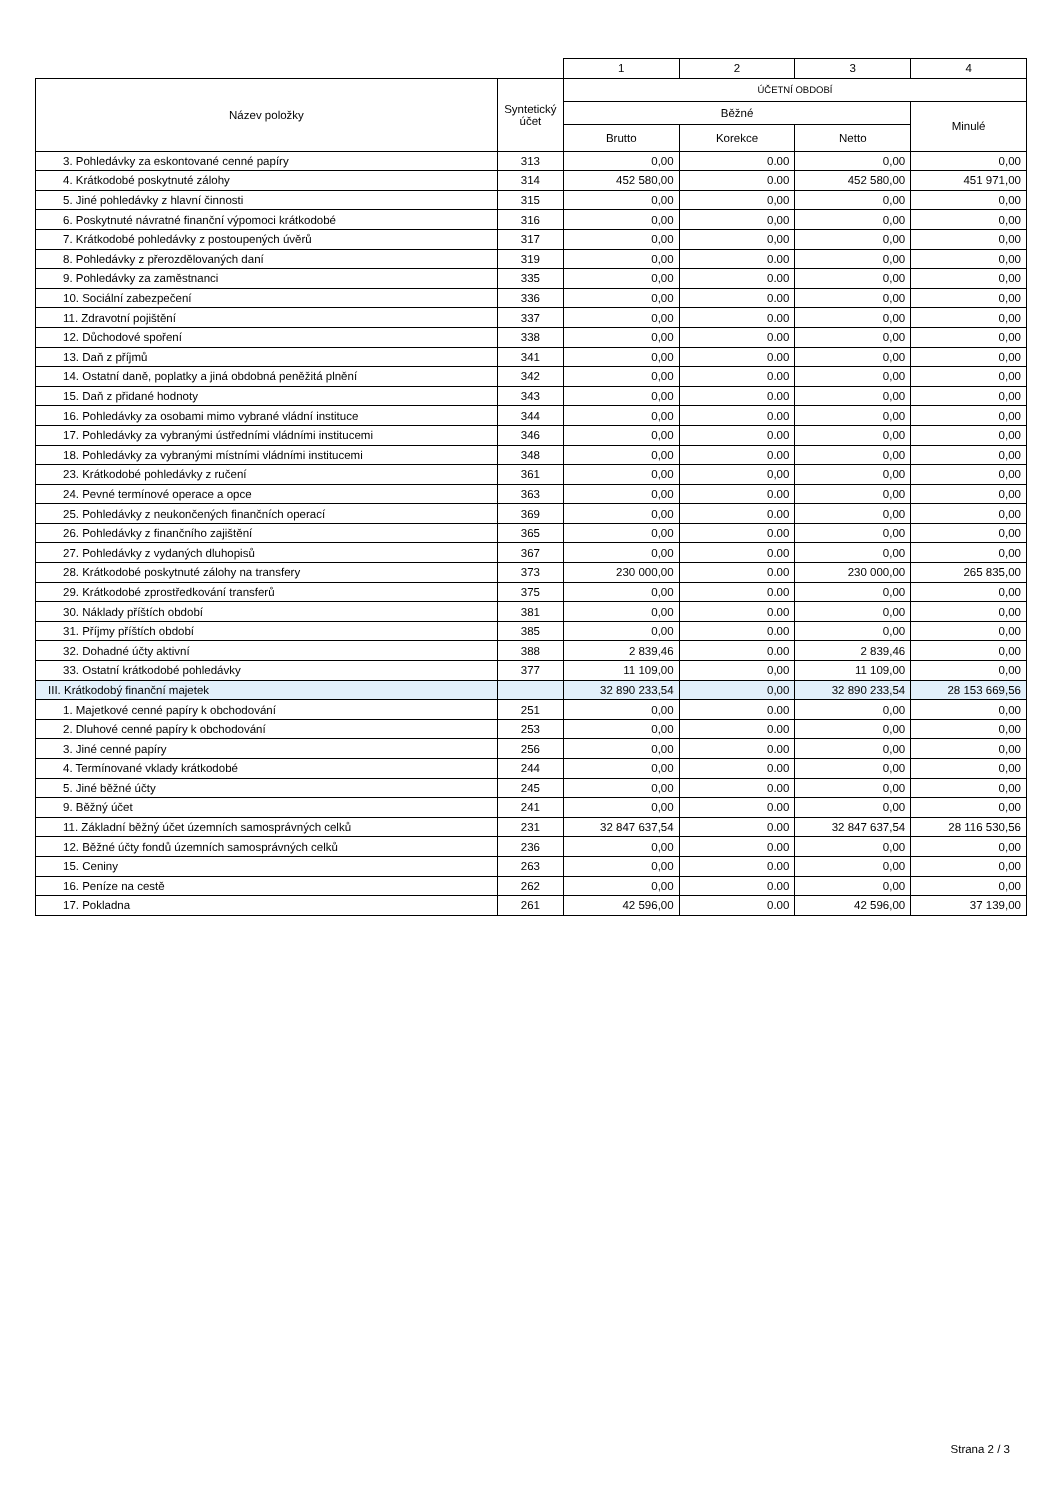| | | 1 | 2 | 3 | 4 |
| Název položky | Syntetický účet | ÚČETNÍ OBDOBÍ | | | |
| | | Běžné | | | Minulé |
| | | Brutto | Korekce | Netto | |
| 3. Pohledávky za eskontované cenné papíry | 313 | 0,00 | 0.00 | 0,00 | 0,00 |
| 4. Krátkodobé poskytnuté zálohy | 314 | 452 580,00 | 0.00 | 452 580,00 | 451 971,00 |
| 5. Jiné pohledávky z hlavní činnosti | 315 | 0,00 | 0,00 | 0,00 | 0,00 |
| 6. Poskytnuté návratné finanční výpomoci krátkodobé | 316 | 0,00 | 0,00 | 0,00 | 0,00 |
| 7. Krátkodobé pohledávky z postoupených úvěrů | 317 | 0,00 | 0,00 | 0,00 | 0,00 |
| 8. Pohledávky z přerozdělovaných daní | 319 | 0,00 | 0.00 | 0,00 | 0,00 |
| 9. Pohledávky za zaměstnanci | 335 | 0,00 | 0.00 | 0,00 | 0,00 |
| 10. Sociální zabezpečení | 336 | 0,00 | 0.00 | 0,00 | 0,00 |
| 11. Zdravotní pojištění | 337 | 0,00 | 0.00 | 0,00 | 0,00 |
| 12. Důchodové spoření | 338 | 0,00 | 0.00 | 0,00 | 0,00 |
| 13. Daň z příjmů | 341 | 0,00 | 0.00 | 0,00 | 0,00 |
| 14. Ostatní daně, poplatky a jiná obdobná peněžitá plnění | 342 | 0,00 | 0.00 | 0,00 | 0,00 |
| 15. Daň z přidané hodnoty | 343 | 0,00 | 0.00 | 0,00 | 0,00 |
| 16. Pohledávky za osobami mimo vybrané vládní instituce | 344 | 0,00 | 0.00 | 0,00 | 0,00 |
| 17. Pohledávky za vybranými ústředními vládními institucemi | 346 | 0,00 | 0.00 | 0,00 | 0,00 |
| 18. Pohledávky za vybranými místními vládními institucemi | 348 | 0,00 | 0.00 | 0,00 | 0,00 |
| 23. Krátkodobé pohledávky z ručení | 361 | 0,00 | 0,00 | 0,00 | 0,00 |
| 24. Pevné termínové operace a opce | 363 | 0,00 | 0.00 | 0,00 | 0,00 |
| 25. Pohledávky z neukončených finančních operací | 369 | 0,00 | 0.00 | 0,00 | 0,00 |
| 26. Pohledávky z finančního zajištění | 365 | 0,00 | 0.00 | 0,00 | 0,00 |
| 27. Pohledávky z vydaných dluhopisů | 367 | 0,00 | 0.00 | 0,00 | 0,00 |
| 28. Krátkodobé poskytnuté zálohy na transfery | 373 | 230 000,00 | 0.00 | 230 000,00 | 265 835,00 |
| 29. Krátkodobé zprostředkování transferů | 375 | 0,00 | 0.00 | 0,00 | 0,00 |
| 30. Náklady příštích období | 381 | 0,00 | 0.00 | 0,00 | 0,00 |
| 31. Příjmy příštích období | 385 | 0,00 | 0.00 | 0,00 | 0,00 |
| 32. Dohadné účty aktivní | 388 | 2 839,46 | 0.00 | 2 839,46 | 0,00 |
| 33. Ostatní krátkodobé pohledávky | 377 | 11 109,00 | 0,00 | 11 109,00 | 0,00 |
| III. Krátkodobý finanční majetek | | 32 890 233,54 | 0,00 | 32 890 233,54 | 28 153 669,56 |
| 1. Majetkové cenné papíry k obchodování | 251 | 0,00 | 0.00 | 0,00 | 0,00 |
| 2. Dluhové cenné papíry k obchodování | 253 | 0,00 | 0.00 | 0,00 | 0,00 |
| 3. Jiné cenné papíry | 256 | 0,00 | 0.00 | 0,00 | 0,00 |
| 4. Termínované vklady krátkodobé | 244 | 0,00 | 0.00 | 0,00 | 0,00 |
| 5. Jiné běžné účty | 245 | 0,00 | 0.00 | 0,00 | 0,00 |
| 9. Běžný účet | 241 | 0,00 | 0.00 | 0,00 | 0,00 |
| 11. Základní běžný účet územních samosprávných celků | 231 | 32 847 637,54 | 0.00 | 32 847 637,54 | 28 116 530,56 |
| 12. Běžné účty fondů územních samosprávných celků | 236 | 0,00 | 0.00 | 0,00 | 0,00 |
| 15. Ceniny | 263 | 0,00 | 0.00 | 0,00 | 0,00 |
| 16. Peníze na cestě | 262 | 0,00 | 0.00 | 0,00 | 0,00 |
| 17. Pokladna | 261 | 42 596,00 | 0.00 | 42 596,00 | 37 139,00 |
Strana 2 / 3